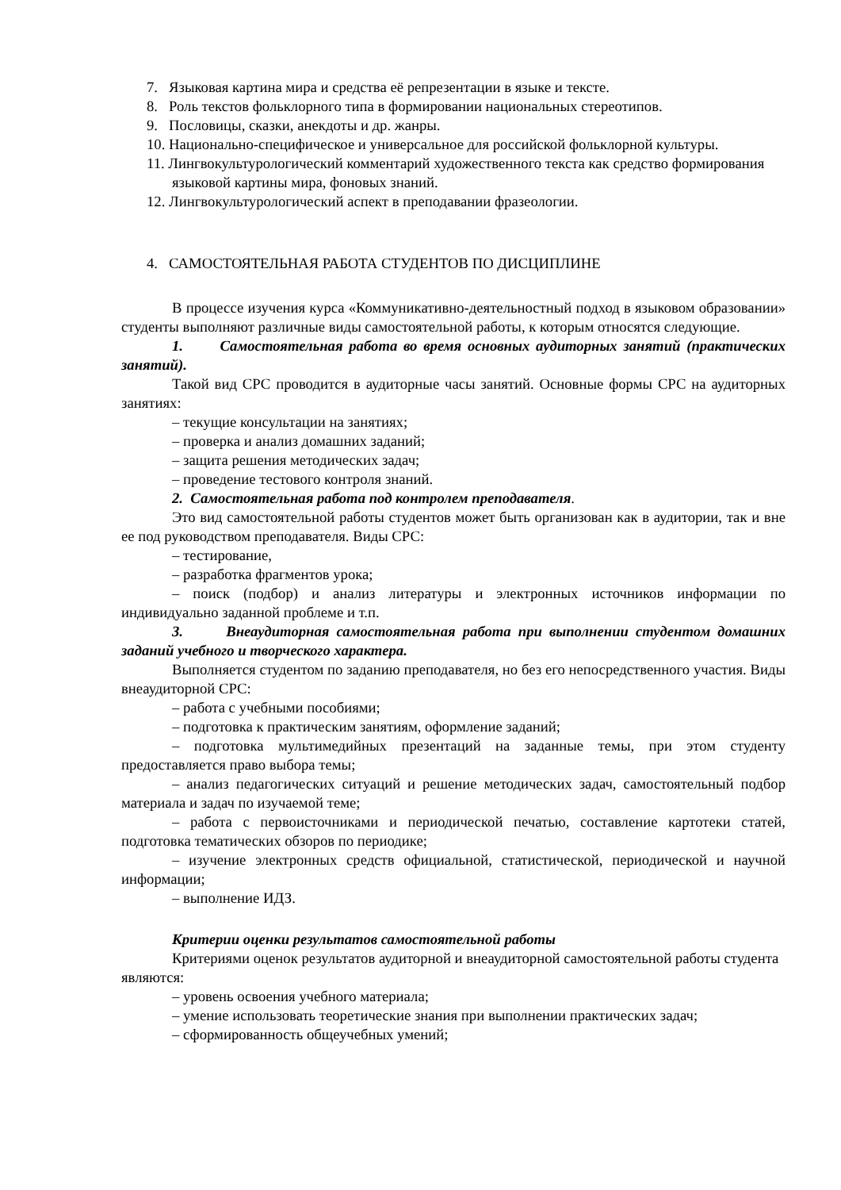7. Языковая картина мира и средства её репрезентации в языке и тексте.
8. Роль текстов фольклорного типа в формировании национальных стереотипов.
9. Пословицы, сказки, анекдоты и др. жанры.
10. Национально-специфическое и универсальное для российской фольклорной культуры.
11. Лингвокультурологический комментарий художественного текста как средство формирования языковой картины мира, фоновых знаний.
12. Лингвокультурологический аспект в преподавании фразеологии.
4. САМОСТОЯТЕЛЬНАЯ РАБОТА СТУДЕНТОВ ПО ДИСЦИПЛИНЕ
В процессе изучения курса «Коммуникативно-деятельностный подход в языковом образовании» студенты выполняют различные виды самостоятельной работы, к которым относятся следующие.
1. Самостоятельная работа во время основных аудиторных занятий (практических занятий).
Такой вид СРС проводится в аудиторные часы занятий. Основные формы СРС на аудиторных занятиях:
– текущие консультации на занятиях;
– проверка и анализ домашних заданий;
– защита решения методических задач;
– проведение тестового контроля знаний.
2. Самостоятельная работа под контролем преподавателя.
Это вид самостоятельной работы студентов может быть организован как в аудитории, так и вне ее под руководством преподавателя. Виды СРС:
– тестирование,
– разработка фрагментов урока;
– поиск (подбор) и анализ литературы и электронных источников информации по индивидуально заданной проблеме и т.п.
3. Внеаудиторная самостоятельная работа при выполнении студентом домашних заданий учебного и творческого характера.
Выполняется студентом по заданию преподавателя, но без его непосредственного участия. Виды внеаудиторной СРС:
– работа с учебными пособиями;
– подготовка к практическим занятиям, оформление заданий;
– подготовка мультимедийных презентаций на заданные темы, при этом студенту предоставляется право выбора темы;
– анализ педагогических ситуаций и решение методических задач, самостоятельный подбор материала и задач по изучаемой теме;
– работа с первоисточниками и периодической печатью, составление картотеки статей, подготовка тематических обзоров по периодике;
– изучение электронных средств официальной, статистической, периодической и научной информации;
– выполнение ИДЗ.
Критерии оценки результатов самостоятельной работы
Критериями оценок результатов аудиторной и внеаудиторной самостоятельной работы студента являются:
– уровень освоения учебного материала;
– умение использовать теоретические знания при выполнении практических задач;
– сформированность общеучебных умений;